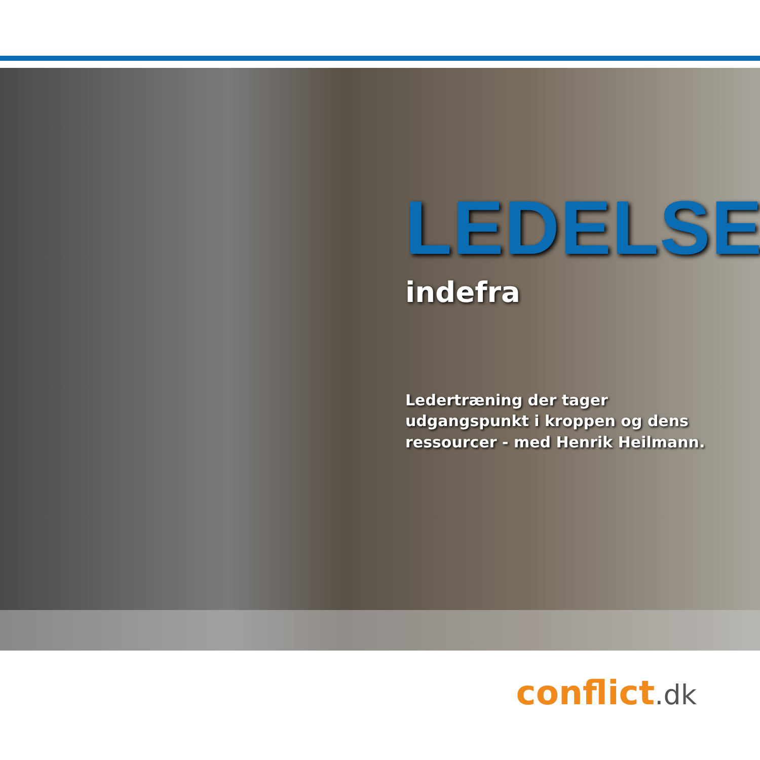LEDELSE
indefra
Ledertræning der tager
udgangspunkt i kroppen og dens
ressourcer - med Henrik Heilmann.
conflict.dk